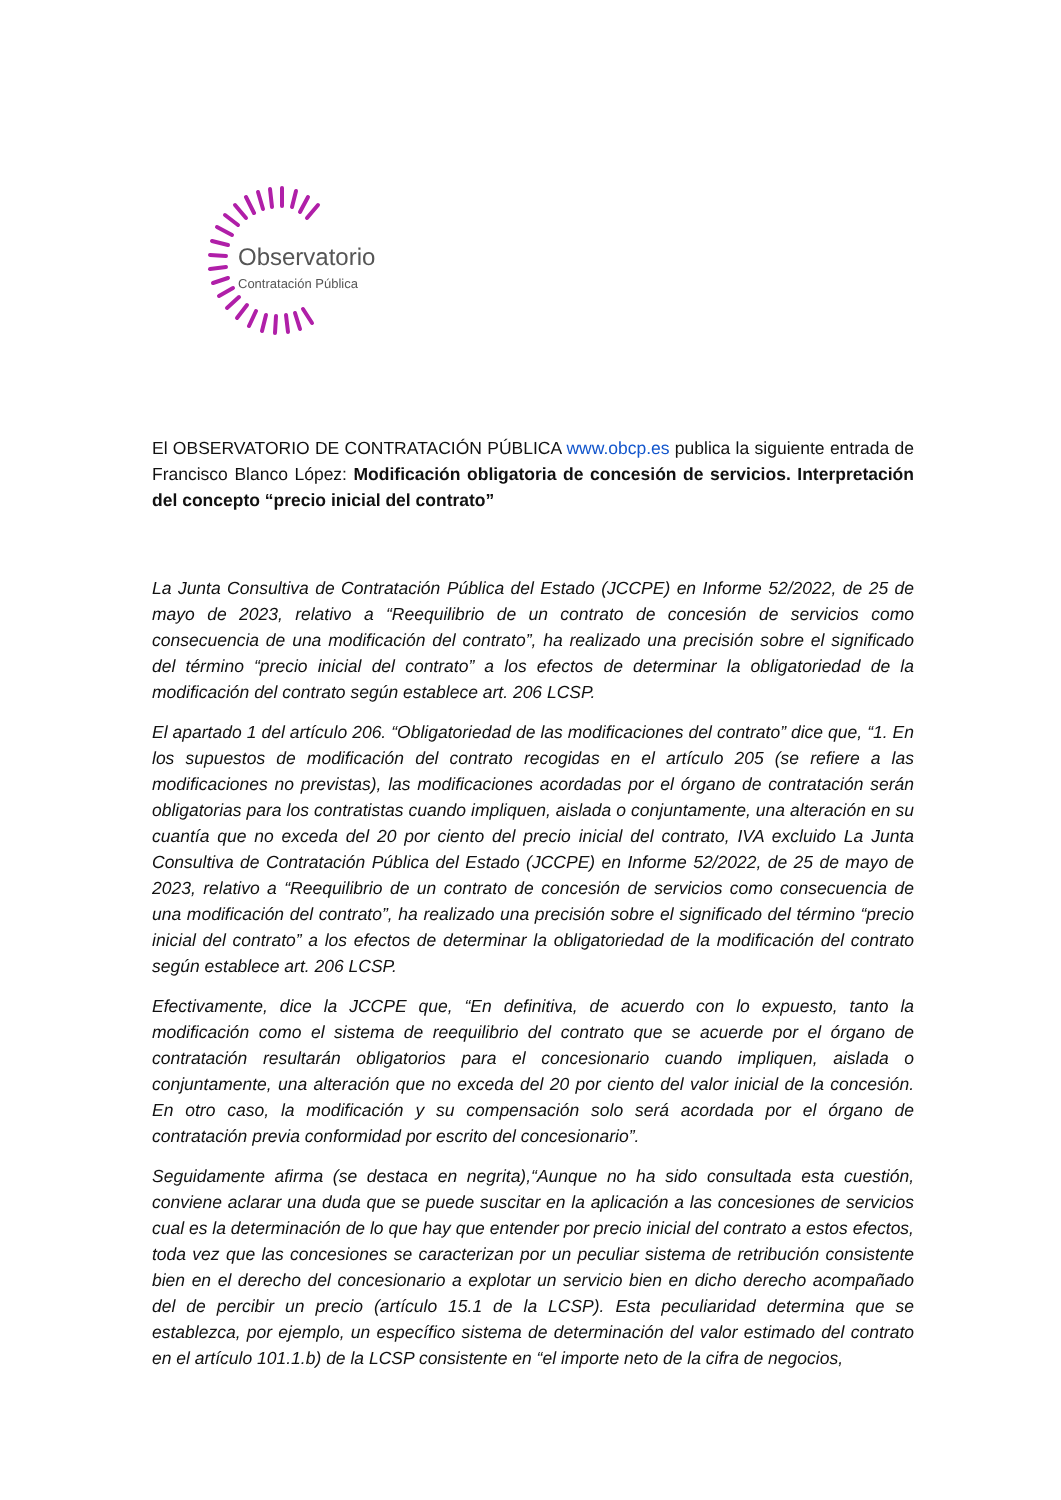Observatorio
Contratación Pública
El OBSERVATORIO DE CONTRATACIÓN PÚBLICA www.obcp.es publica la siguiente entrada de Francisco Blanco López: Modificación obligatoria de concesión de servicios. Interpretación del concepto “precio inicial del contrato”
La Junta Consultiva de Contratación Pública del Estado (JCCPE) en Informe 52/2022, de 25 de mayo de 2023, relativo a “Reequilibrio de un contrato de concesión de servicios como consecuencia de una modificación del contrato”, ha realizado una precisión sobre el significado del término “precio inicial del contrato” a los efectos de determinar la obligatoriedad de la modificación del contrato según establece art. 206 LCSP.
El apartado 1 del artículo 206. “Obligatoriedad de las modificaciones del contrato” dice que, “1. En los supuestos de modificación del contrato recogidas en el artículo 205 (se refiere a las modificaciones no previstas), las modificaciones acordadas por el órgano de contratación serán obligatorias para los contratistas cuando impliquen, aislada o conjuntamente, una alteración en su cuantía que no exceda del 20 por ciento del precio inicial del contrato, IVA excluido La Junta Consultiva de Contratación Pública del Estado (JCCPE) en Informe 52/2022, de 25 de mayo de 2023, relativo a “Reequilibrio de un contrato de concesión de servicios como consecuencia de una modificación del contrato”, ha realizado una precisión sobre el significado del término “precio inicial del contrato” a los efectos de determinar la obligatoriedad de la modificación del contrato según establece art. 206 LCSP.
Efectivamente, dice la JCCPE que, “En definitiva, de acuerdo con lo expuesto, tanto la modificación como el sistema de reequilibrio del contrato que se acuerde por el órgano de contratación resultarán obligatorios para el concesionario cuando impliquen, aislada o conjuntamente, una alteración que no exceda del 20 por ciento del valor inicial de la concesión. En otro caso, la modificación y su compensación solo será acordada por el órgano de contratación previa conformidad por escrito del concesionario”.
Seguidamente afirma (se destaca en negrita),“Aunque no ha sido consultada esta cuestión, conviene aclarar una duda que se puede suscitar en la aplicación a las concesiones de servicios cual es la determinación de lo que hay que entender por precio inicial del contrato a estos efectos, toda vez que las concesiones se caracterizan por un peculiar sistema de retribución consistente bien en el derecho del concesionario a explotar un servicio bien en dicho derecho acompañado del de percibir un precio (artículo 15.1 de la LCSP). Esta peculiaridad determina que se establezca, por ejemplo, un específico sistema de determinación del valor estimado del contrato en el artículo 101.1.b) de la LCSP consistente en “el importe neto de la cifra de negocios,